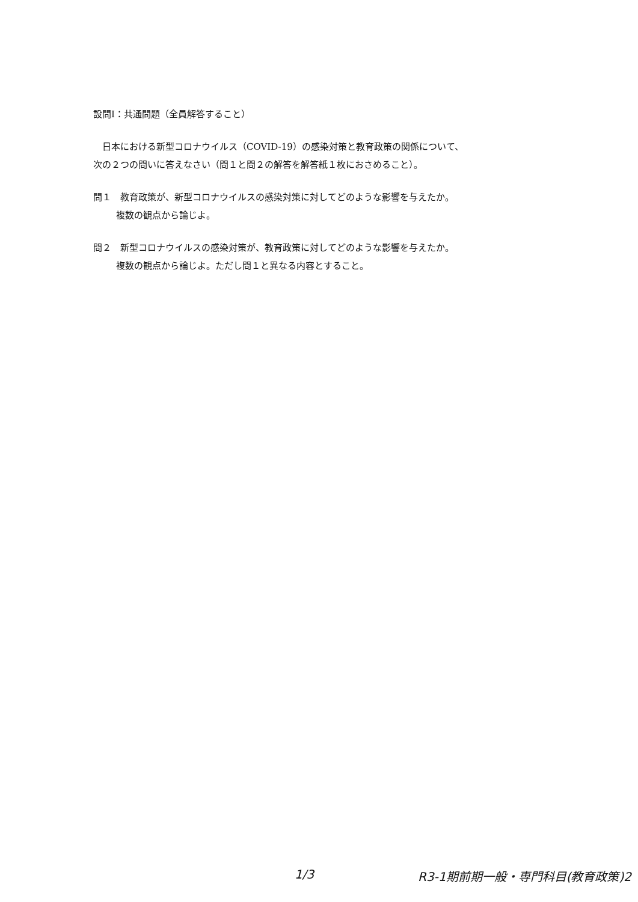設問Ⅰ：共通問題（全員解答すること）
　日本における新型コロナウイルス（COVID-19）の感染対策と教育政策の関係について、
次の２つの問いに答えなさい（問１と問２の解答を解答紙１枚におさめること）。
問１　教育政策が、新型コロナウイルスの感染対策に対してどのような影響を与えたか。
複数の観点から論じよ。
問２　新型コロナウイルスの感染対策が、教育政策に対してどのような影響を与えたか。
複数の観点から論じよ。ただし問１と異なる内容とすること。
1/3 R3-1期前期一般・専門科目(教育政策)2